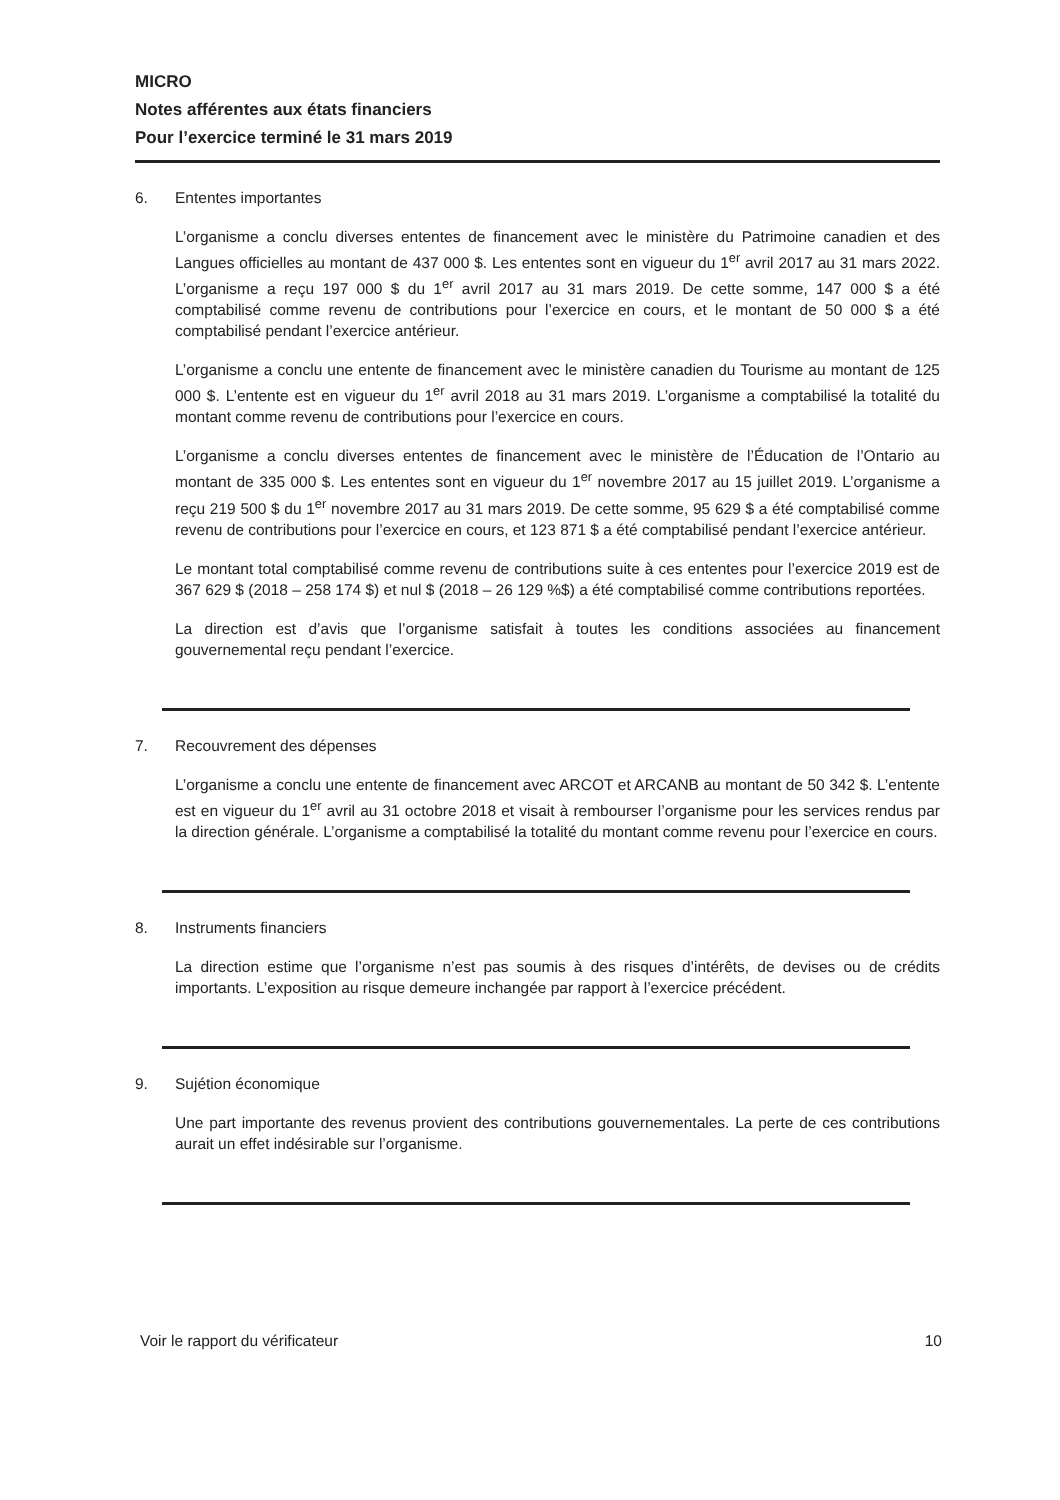MICRO
Notes afférentes aux états financiers
Pour l’exercice terminé le 31 mars 2019
6. Ententes importantes
L’organisme a conclu diverses ententes de financement avec le ministère du Patrimoine canadien et des Langues officielles au montant de 437 000 $. Les ententes sont en vigueur du 1<sup>er</sup> avril 2017 au 31 mars 2022. L’organisme a reçu 197 000 $ du 1<sup>er</sup> avril 2017 au 31 mars 2019. De cette somme, 147 000 $ a été comptabilisé comme revenu de contributions pour l’exercice en cours, et le montant de 50 000 $ a été comptabilisé pendant l’exercice antérieur.
L’organisme a conclu une entente de financement avec le ministère canadien du Tourisme au montant de 125 000 $. L’entente est en vigueur du 1<sup>er</sup> avril 2018 au 31 mars 2019. L’organisme a comptabilisé la totalité du montant comme revenu de contributions pour l’exercice en cours.
L’organisme a conclu diverses ententes de financement avec le ministère de l’Éducation de l’Ontario au montant de 335 000 $. Les ententes sont en vigueur du 1<sup>er</sup> novembre 2017 au 15 juillet 2019. L’organisme a reçu 219 500 $ du 1<sup>er</sup> novembre 2017 au 31 mars 2019. De cette somme, 95 629 $ a été comptabilisé comme revenu de contributions pour l’exercice en cours, et 123 871 $ a été comptabilisé pendant l’exercice antérieur.
Le montant total comptabilisé comme revenu de contributions suite à ces ententes pour l’exercice 2019 est de 367 629 $ (2018 – 258 174 $) et nul $ (2018 – 26 129 %$) a été comptabilisé comme contributions reportées.
La direction est d’avis que l’organisme satisfait à toutes les conditions associées au financement gouvernemental reçu pendant l’exercice.
7. Recouvrement des dépenses
L’organisme a conclu une entente de financement avec ARCOT et ARCANB au montant de 50 342 $. L’entente est en vigueur du 1<sup>er</sup> avril au 31 octobre 2018 et visait à rembourser l’organisme pour les services rendus par la direction générale. L’organisme a comptabilisé la totalité du montant comme revenu pour l’exercice en cours.
8. Instruments financiers
La direction estime que l’organisme n’est pas soumis à des risques d’intérêts, de devises ou de crédits importants. L’exposition au risque demeure inchangée par rapport à l’exercice précédent.
9. Sujétion économique
Une part importante des revenus provient des contributions gouvernementales. La perte de ces contributions aurait un effet indésirable sur l’organisme.
Voir le rapport du vérificateur 10